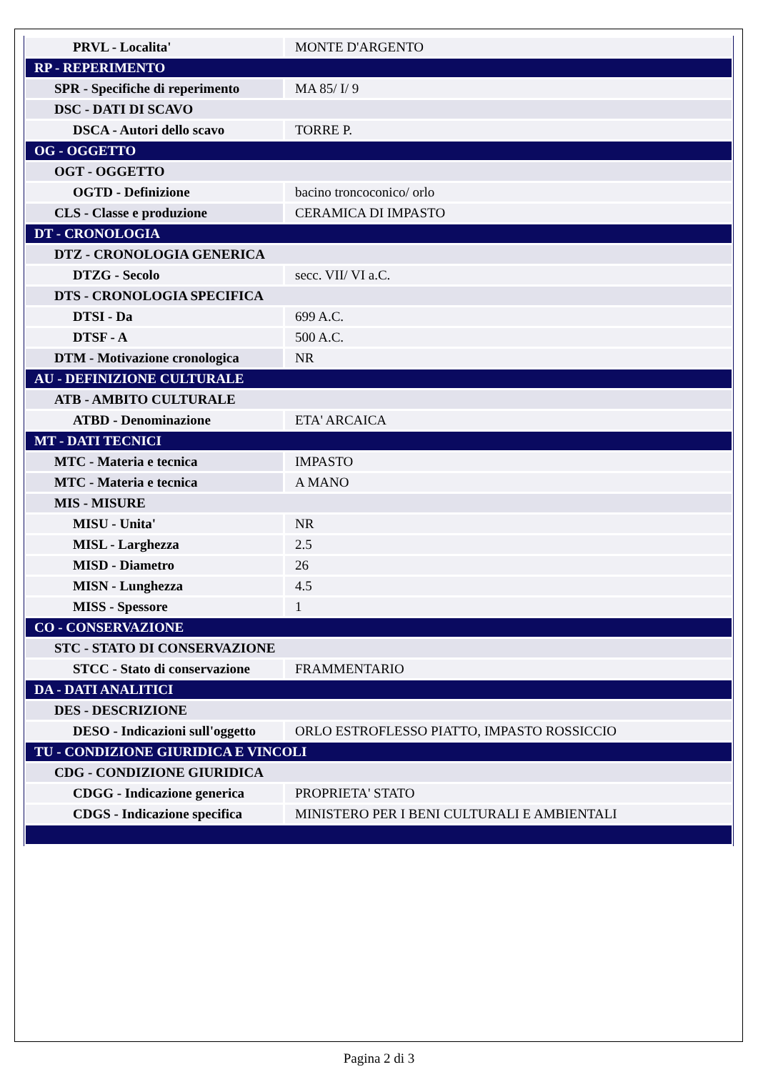| PRVL - Localita' | MONTE D'ARGENTO |
| RP - REPERIMENTO | |
| SPR - Specifiche di reperimento | MA 85/ I/ 9 |
| DSC - DATI DI SCAVO | |
| DSCA - Autori dello scavo | TORRE P. |
| OG - OGGETTO | |
| OGT - OGGETTO | |
| OGTD - Definizione | bacino troncoconico/ orlo |
| CLS - Classe e produzione | CERAMICA DI IMPASTO |
| DT - CRONOLOGIA | |
| DTZ - CRONOLOGIA GENERICA | |
| DTZG - Secolo | secc. VII/ VI a.C. |
| DTS - CRONOLOGIA SPECIFICA | |
| DTSI - Da | 699 A.C. |
| DTSF - A | 500 A.C. |
| DTM - Motivazione cronologica | NR |
| AU - DEFINIZIONE CULTURALE | |
| ATB - AMBITO CULTURALE | |
| ATBD - Denominazione | ETA' ARCAICA |
| MT - DATI TECNICI | |
| MTC - Materia e tecnica | IMPASTO |
| MTC - Materia e tecnica | A MANO |
| MIS - MISURE | |
| MISU - Unita' | NR |
| MISL - Larghezza | 2.5 |
| MISD - Diametro | 26 |
| MISN - Lunghezza | 4.5 |
| MISS - Spessore | 1 |
| CO - CONSERVAZIONE | |
| STC - STATO DI CONSERVAZIONE | |
| STCC - Stato di conservazione | FRAMMENTARIO |
| DA - DATI ANALITICI | |
| DES - DESCRIZIONE | |
| DESO - Indicazioni sull'oggetto | ORLO ESTROFLESSO PIATTO, IMPASTO ROSSICCIO |
| TU - CONDIZIONE GIURIDICA E VINCOLI | |
| CDG - CONDIZIONE GIURIDICA | |
| CDGG - Indicazione generica | PROPRIETA' STATO |
| CDGS - Indicazione specifica | MINISTERO PER I BENI CULTURALI E AMBIENTALI |
Pagina 2 di 3